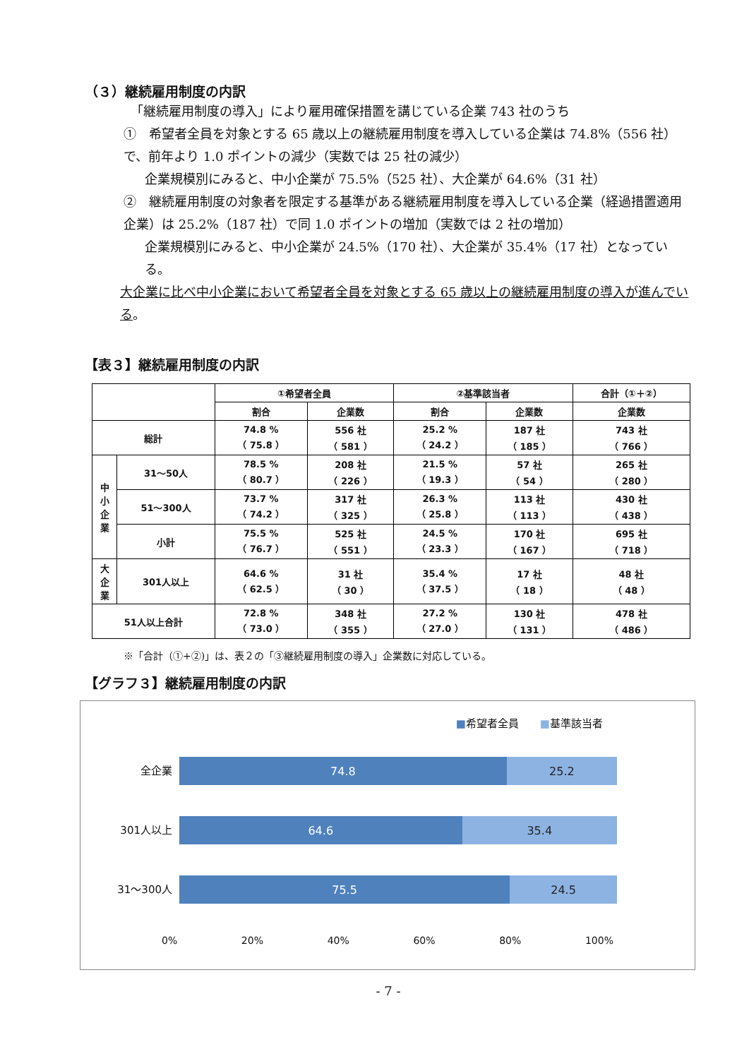（３）継続雇用制度の内訳
「継続雇用制度の導入」により雇用確保措置を講じている企業 743 社のうち
①　希望者全員を対象とする 65 歳以上の継続雇用制度を導入している企業は 74.8%（556 社）で、前年より 1.0 ポイントの減少（実数では 25 社の減少）
企業規模別にみると、中小企業が 75.5%（525 社）、大企業が 64.6%（31 社）
②　継続雇用制度の対象者を限定する基準がある継続雇用制度を導入している企業（経過措置適用企業）は 25.2%（187 社）で同 1.0 ポイントの増加（実数では 2 社の増加）
企業規模別にみると、中小企業が 24.5%（170 社）、大企業が 35.4%（17 社）となっている。
大企業に比べ中小企業において希望者全員を対象とする 65 歳以上の継続雇用制度の導入が進んでいる。
【表３】継続雇用制度の内訳
| | | ①希望者全員 | | ②基準該当者 | | 合計（①＋②） |
| --- | --- | --- | --- | --- | --- | --- |
| | | 割合 | 企業数 | 割合 | 企業数 | 企業数 |
| 総計 | | 74.8 % （ 75.8 ） | 556 社 （ 581 ） | 25.2 % （ 24.2 ） | 187 社 （ 185 ） | 743 社 （ 766 ） |
| 中 小 企 業 | 31～50人 | 78.5 % （ 80.7 ） | 208 社 （ 226 ） | 21.5 % （ 19.3 ） | 57 社 （ 54 ） | 265 社 （ 280 ） |
| | 51～300人 | 73.7 % （ 74.2 ） | 317 社 （ 325 ） | 26.3 % （ 25.8 ） | 113 社 （ 113 ） | 430 社 （ 438 ） |
| | 小計 | 75.5 % （ 76.7 ） | 525 社 （ 551 ） | 24.5 % （ 23.3 ） | 170 社 （ 167 ） | 695 社 （ 718 ） |
| 大 企 業 | 301人以上 | 64.6 % （ 62.5 ） | 31 社 （ 30 ） | 35.4 % （ 37.5 ） | 17 社 （ 18 ） | 48 社 （ 48 ） |
| 51人以上合計 | | 72.8 % （ 73.0 ） | 348 社 （ 355 ） | 27.2 % （ 27.0 ） | 130 社 （ 131 ） | 478 社 （ 486 ） |
※「合計（①+②)」は、表２の「③継続雇用制度の導入」企業数に対応している。
【グラフ３】継続雇用制度の内訳
■希望者全員　　■基準該当者
全企業
74.8 25.2
301人以上
64.6 35.4
31～300人
75.5 24.5
0% 20% 40% 60% 80% 100%
- 7 -